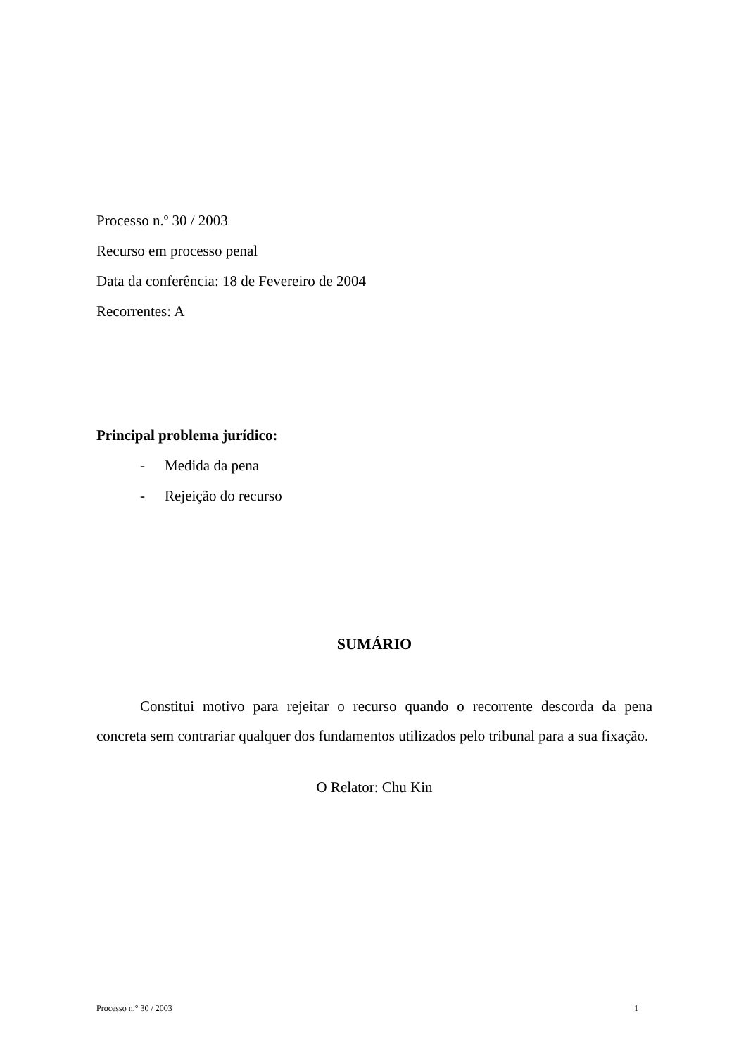Processo n.º 30 / 2003
Recurso em processo penal
Data da conferência: 18 de Fevereiro de 2004
Recorrentes: A
Principal problema jurídico:
- Medida da pena
- Rejeição do recurso
SUMÁRIO
Constitui motivo para rejeitar o recurso quando o recorrente descorda da pena concreta sem contrariar qualquer dos fundamentos utilizados pelo tribunal para a sua fixação.
O Relator: Chu Kin
Processo n.° 30 / 2003 1